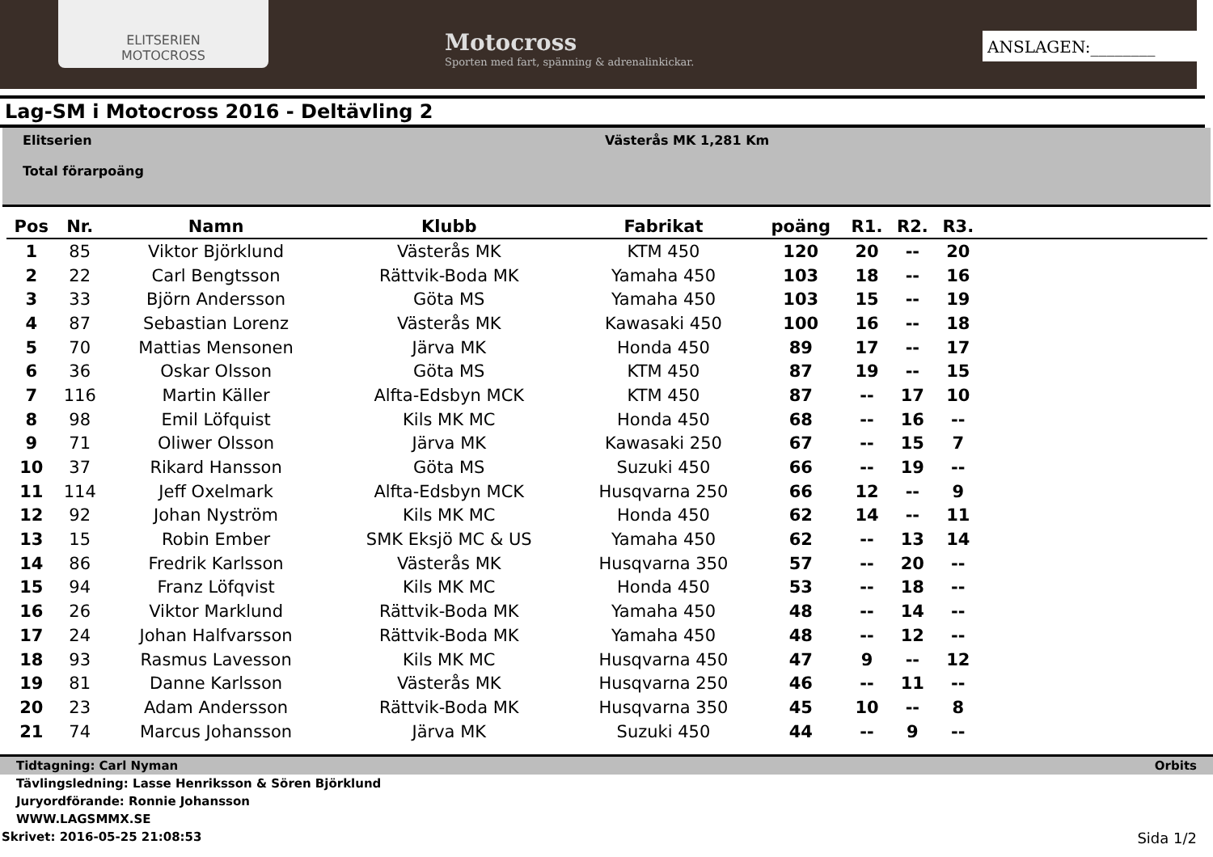ELITSERIEN
MOTOCROSS
Motocross
Sporten med fart, spänning & adrenalinkickar.
ANSLAGEN:________
Lag-SM i Motocross 2016 - Deltävling 2
Elitserien
Total förarpoäng
Västerås MK 1,281 Km
| Pos | Nr. | Namn | Klubb | Fabrikat | poäng | R1. | R2. | R3. | |
| --- | --- | --- | --- | --- | --- | --- | --- | --- | --- |
| 1 | 85 | Viktor Björklund | Västerås MK | KTM 450 | 120 | 20 | -- | 20 | |
| 2 | 22 | Carl Bengtsson | Rättvik-Boda MK | Yamaha 450 | 103 | 18 | -- | 16 | |
| 3 | 33 | Björn Andersson | Göta MS | Yamaha 450 | 103 | 15 | -- | 19 | |
| 4 | 87 | Sebastian Lorenz | Västerås MK | Kawasaki 450 | 100 | 16 | -- | 18 | |
| 5 | 70 | Mattias Mensonen | Järva MK | Honda 450 | 89 | 17 | -- | 17 | |
| 6 | 36 | Oskar Olsson | Göta MS | KTM 450 | 87 | 19 | -- | 15 | |
| 7 | 116 | Martin Käller | Alfta-Edsbyn MCK | KTM 450 | 87 | -- | 17 | 10 | |
| 8 | 98 | Emil Löfquist | Kils MK MC | Honda 450 | 68 | -- | 16 | -- | |
| 9 | 71 | Oliwer Olsson | Järva MK | Kawasaki 250 | 67 | -- | 15 | 7 | |
| 10 | 37 | Rikard Hansson | Göta MS | Suzuki 450 | 66 | -- | 19 | -- | |
| 11 | 114 | Jeff Oxelmark | Alfta-Edsbyn MCK | Husqvarna 250 | 66 | 12 | -- | 9 | |
| 12 | 92 | Johan Nyström | Kils MK MC | Honda 450 | 62 | 14 | -- | 11 | |
| 13 | 15 | Robin Ember | SMK Eksjö MC & US | Yamaha 450 | 62 | -- | 13 | 14 | |
| 14 | 86 | Fredrik Karlsson | Västerås MK | Husqvarna 350 | 57 | -- | 20 | -- | |
| 15 | 94 | Franz Löfqvist | Kils MK MC | Honda 450 | 53 | -- | 18 | -- | |
| 16 | 26 | Viktor Marklund | Rättvik-Boda MK | Yamaha 450 | 48 | -- | 14 | -- | |
| 17 | 24 | Johan Halfvarsson | Rättvik-Boda MK | Yamaha 450 | 48 | -- | 12 | -- | |
| 18 | 93 | Rasmus Lavesson | Kils MK MC | Husqvarna 450 | 47 | 9 | -- | 12 | |
| 19 | 81 | Danne Karlsson | Västerås MK | Husqvarna 250 | 46 | -- | 11 | -- | |
| 20 | 23 | Adam Andersson | Rättvik-Boda MK | Husqvarna 350 | 45 | 10 | -- | 8 | |
| 21 | 74 | Marcus Johansson | Järva MK | Suzuki 450 | 44 | -- | 9 | -- | |
Tidtagning: Carl Nyman Orbits
Tävlingsledning: Lasse Henriksson & Sören Björklund
Juryordförande: Ronnie Johansson
WWW.LAGSMMX.SE
Skrivet: 2016-05-25 21:08:53 Sida 1/2